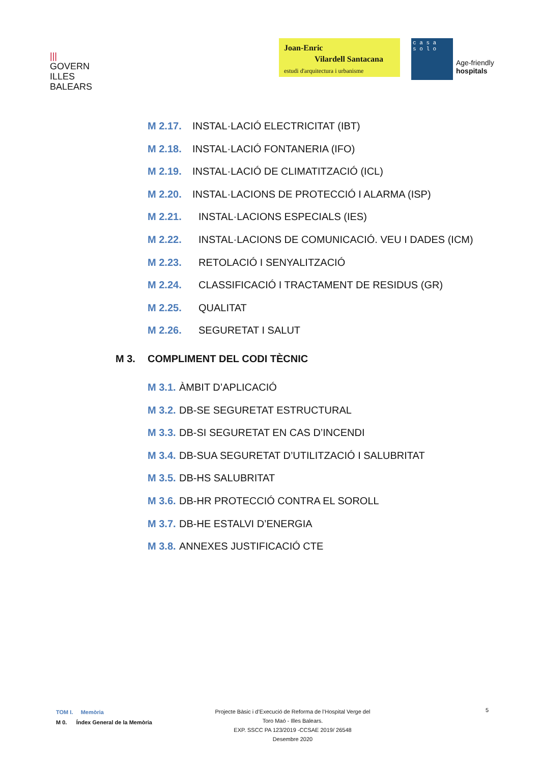|||
GOVERN
ILLES
BALEARS
Joan-Enric
Vilardell Santacana
estudi d'arquitectura i urbanisme
c a s a
s o l o
Age-friendly
hospitals
M 2.17. INSTAL·LACIÓ ELECTRICITAT (IBT)
M 2.18. INSTAL·LACIÓ FONTANERIA (IFO)
M 2.19. INSTAL·LACIÓ DE CLIMATITZACIÓ (ICL)
M 2.20. INSTAL·LACIONS DE PROTECCIÓ I ALARMA (ISP)
M 2.21. INSTAL·LACIONS ESPECIALS (IES)
M 2.22. INSTAL·LACIONS DE COMUNICACIÓ. VEU I DADES (ICM)
M 2.23. RETOLACIÓ I SENYALITZACIÓ
M 2.24. CLASSIFICACIÓ I TRACTAMENT DE RESIDUS (GR)
M 2.25. QUALITAT
M 2.26. SEGURETAT I SALUT
M 3. COMPLIMENT DEL CODI TÈCNIC
M 3.1. ÀMBIT D’APLICACIÓ
M 3.2. DB-SE SEGURETAT ESTRUCTURAL
M 3.3. DB-SI SEGURETAT EN CAS D’INCENDI
M 3.4. DB-SUA SEGURETAT D’UTILITZACIÓ I SALUBRITAT
M 3.5. DB-HS SALUBRITAT
M 3.6. DB-HR PROTECCIÓ CONTRA EL SOROLL
M 3.7. DB-HE ESTALVI D’ENERGIA
M 3.8. ANNEXES JUSTIFICACIÓ CTE
TOM I. Memòria
M 0. Índex General de la Memòria
Projecte Bàsic i d’Execució de Reforma de l’Hospital Verge del
Toro Maó - Illes Balears.
EXP. SSCC PA 123/2019 -CCSAE 2019/ 26548
Desembre 2020
5